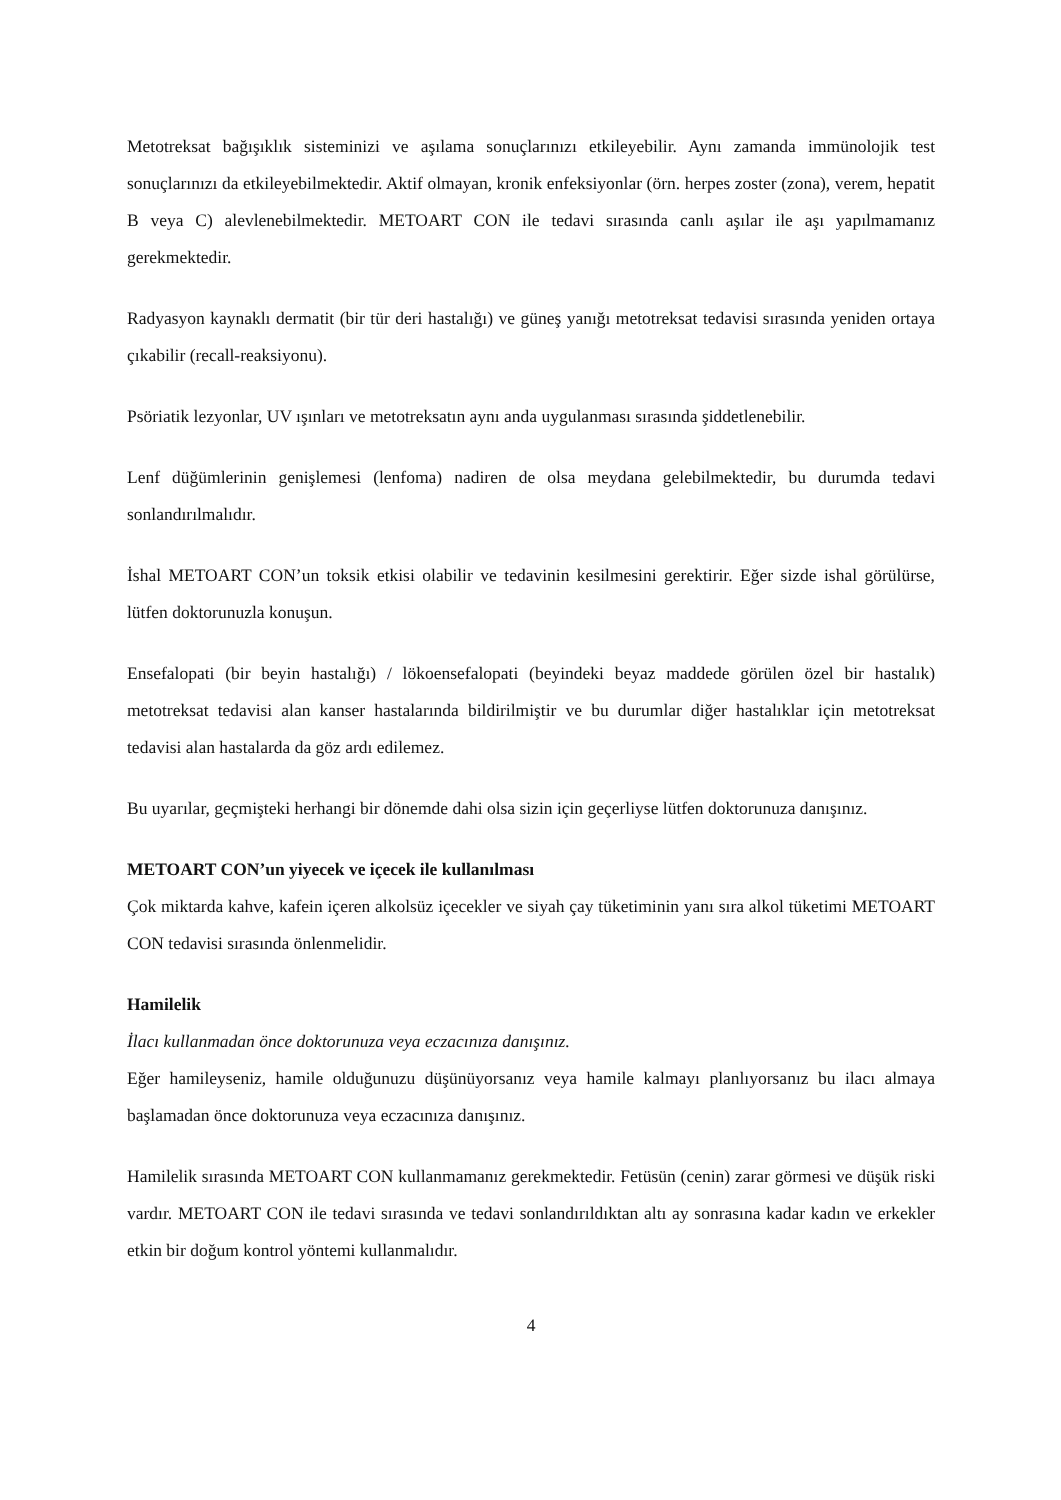Metotreksat bağışıklık sisteminizi ve aşılama sonuçlarınızı etkileyebilir. Aynı zamanda immünolojik test sonuçlarınızı da etkileyebilmektedir. Aktif olmayan, kronik enfeksiyonlar (örn. herpes zoster (zona), verem, hepatit B veya C) alevlenebilmektedir. METOART CON ile tedavi sırasında canlı aşılar ile aşı yapılmamanız gerekmektedir.
Radyasyon kaynaklı dermatit (bir tür deri hastalığı) ve güneş yanığı metotreksat tedavisi sırasında yeniden ortaya çıkabilir (recall-reaksiyonu).
Psöriatik lezyonlar, UV ışınları ve metotreksatın aynı anda uygulanması sırasında şiddetlenebilir.
Lenf düğümlerinin genişlemesi (lenfoma) nadiren de olsa meydana gelebilmektedir, bu durumda tedavi sonlandırılmalıdır.
İshal METOART CON’un toksik etkisi olabilir ve tedavinin kesilmesini gerektirir. Eğer sizde ishal görülürse, lütfen doktorunuzla konuşun.
Ensefalopati (bir beyin hastalığı) / lökoensefalopati (beyindeki beyaz maddede görülen özel bir hastalık) metotreksat tedavisi alan kanser hastalarında bildirilmiştir ve bu durumlar diğer hastalıklar için metotreksat tedavisi alan hastalarda da göz ardı edilemez.
Bu uyarılar, geçmişteki herhangi bir dönemde dahi olsa sizin için geçerliyse lütfen doktorunuza danışınız.
METOART CON’un yiyecek ve içecek ile kullanılması
Çok miktarda kahve, kafein içeren alkolsüz içecekler ve siyah çay tüketiminin yanı sıra alkol tüketimi METOART CON tedavisi sırasında önlenmelidir.
Hamilelik
İlacı kullanmadan önce doktorunuza veya eczacınıza danışınız.
Eğer hamileyseniz, hamile olduğunuzu düşünüyorsanız veya hamile kalmayı planlıyorsanız bu ilacı almaya başlamadan önce doktorunuza veya eczacınıza danışınız.
Hamilelik sırasında METOART CON kullanmamanız gerekmektedir. Fetüsün (cenin) zarar görmesi ve düşük riski vardır. METOART CON ile tedavi sırasında ve tedavi sonlandırıldıktan altı ay sonrasına kadar kadın ve erkekler etkin bir doğum kontrol yöntemi kullanmalıdır.
4